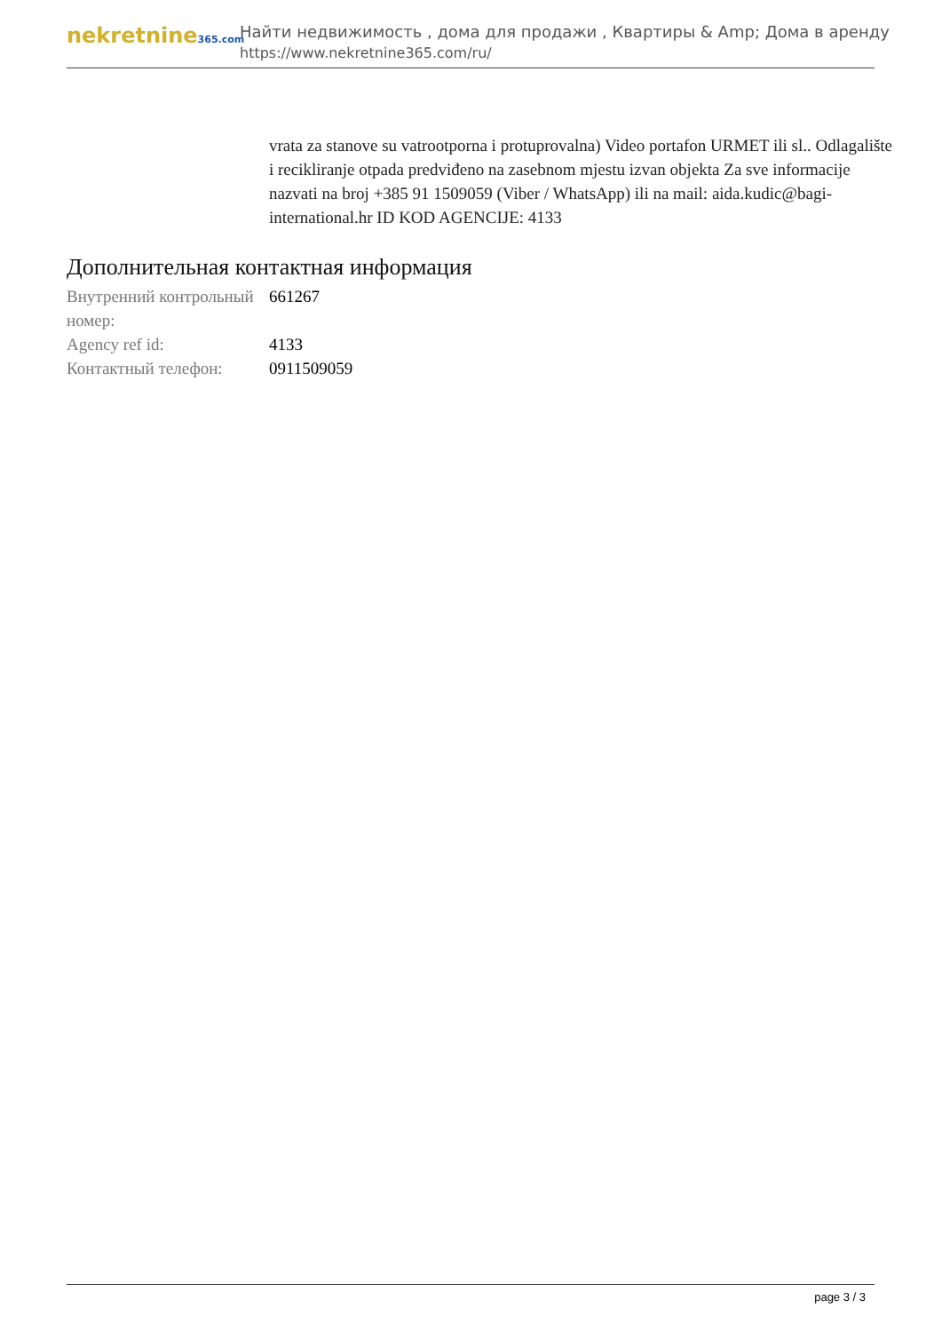nekretnine365.com
Найти недвижимость , дома для продажи , Квартиры & Amp; Дома в аренду
https://www.nekretnine365.com/ru/
vrata za stanove su vatrootporna i protuprovalna) Video portafon URMET ili sl.. Odlagalište i recikliranje otpada predviđeno na zasebnom mjestu izvan objekta Za sve informacije nazvati na broj +385 91 1509059 (Viber / WhatsApp) ili na mail: aida.kudic@bagi-international.hr ID KOD AGENCIJE: 4133
Дополнительная контактная информация
| Внутренний контрольный номер: | 661267 |
| Agency ref id: | 4133 |
| Контактный телефон: | 0911509059 |
page 3 / 3